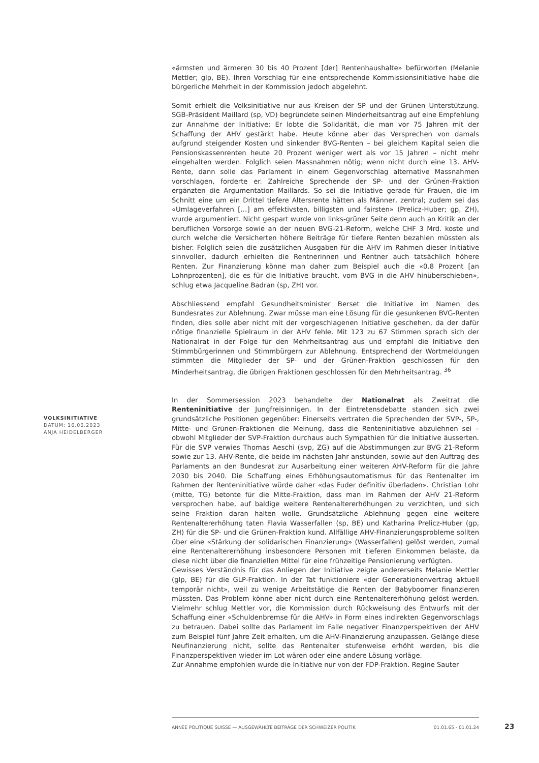«ärmsten und ärmeren 30 bis 40 Prozent [der] Rentenhaushalte» befürworten (Melanie Mettler; glp, BE). Ihren Vorschlag für eine entsprechende Kommissionsinitiative habe die bürgerliche Mehrheit in der Kommission jedoch abgelehnt.
Somit erhielt die Volksinitiative nur aus Kreisen der SP und der Grünen Unterstützung. SGB-Präsident Maillard (sp, VD) begründete seinen Minderheitsantrag auf eine Empfehlung zur Annahme der Initiative: Er lobte die Solidarität, die man vor 75 Jahren mit der Schaffung der AHV gestärkt habe. Heute könne aber das Versprechen von damals aufgrund steigender Kosten und sinkender BVG-Renten – bei gleichem Kapital seien die Pensionskassenrenten heute 20 Prozent weniger wert als vor 15 Jahren – nicht mehr eingehalten werden. Folglich seien Massnahmen nötig; wenn nicht durch eine 13. AHV-Rente, dann solle das Parlament in einem Gegenvorschlag alternative Massnahmen vorschlagen, forderte er. Zahlreiche Sprechende der SP- und der Grünen-Fraktion ergänzten die Argumentation Maillards. So sei die Initiative gerade für Frauen, die im Schnitt eine um ein Drittel tiefere Altersrente hätten als Männer, zentral; zudem sei das «Umlageverfahren […] am effektivsten, billigsten und fairsten» (Prelicz-Huber; gp, ZH), wurde argumentiert. Nicht gespart wurde von links-grüner Seite denn auch an Kritik an der beruflichen Vorsorge sowie an der neuen BVG-21-Reform, welche CHF 3 Mrd. koste und durch welche die Versicherten höhere Beiträge für tiefere Renten bezahlen müssten als bisher. Folglich seien die zusätzlichen Ausgaben für die AHV im Rahmen dieser Initiative sinnvoller, dadurch erhielten die Rentnerinnen und Rentner auch tatsächlich höhere Renten. Zur Finanzierung könne man daher zum Beispiel auch die «0.8 Prozent [an Lohnprozenten], die es für die Initiative braucht, vom BVG in die AHV hinüberschieben», schlug etwa Jacqueline Badran (sp, ZH) vor.
Abschliessend empfahl Gesundheitsminister Berset die Initiative im Namen des Bundesrates zur Ablehnung. Zwar müsse man eine Lösung für die gesunkenen BVG-Renten finden, dies solle aber nicht mit der vorgeschlagenen Initiative geschehen, da der dafür nötige finanzielle Spielraum in der AHV fehle. Mit 123 zu 67 Stimmen sprach sich der Nationalrat in der Folge für den Mehrheitsantrag aus und empfahl die Initiative den Stimmbürgerinnen und Stimmbürgern zur Ablehnung. Entsprechend der Wortmeldungen stimmten die Mitglieder der SP- und der Grünen-Fraktion geschlossen für den Minderheitsantrag, die übrigen Fraktionen geschlossen für den Mehrheitsantrag. <sup>36</sup>
In der Sommersession 2023 behandelte der Nationalrat als Zweitrat die Renteninitiative der Jungfreisinnigen. In der Eintretensdebatte standen sich zwei grundsätzliche Positionen gegenüber: Einerseits vertraten die Sprechenden der SVP-, SP-, Mitte- und Grünen-Fraktionen die Meinung, dass die Renteninitiative abzulehnen sei – obwohl Mitglieder der SVP-Fraktion durchaus auch Sympathien für die Initiative äusserten. Für die SVP verwies Thomas Aeschi (svp, ZG) auf die Abstimmungen zur BVG 21-Reform sowie zur 13. AHV-Rente, die beide im nächsten Jahr anstünden, sowie auf den Auftrag des Parlaments an den Bundesrat zur Ausarbeitung einer weiteren AHV-Reform für die Jahre 2030 bis 2040. Die Schaffung eines Erhöhungsautomatismus für das Rentenalter im Rahmen der Renteninitiative würde daher «das Fuder definitiv überladen». Christian Lohr (mitte, TG) betonte für die Mitte-Fraktion, dass man im Rahmen der AHV 21-Reform versprochen habe, auf baldige weitere Rentenaltererhöhungen zu verzichten, und sich seine Fraktion daran halten wolle. Grundsätzliche Ablehnung gegen eine weitere Rentenaltererhöhung taten Flavia Wasserfallen (sp, BE) und Katharina Prelicz-Huber (gp, ZH) für die SP- und die Grünen-Fraktion kund. Allfällige AHV-Finanzierungsprobleme sollten über eine «Stärkung der solidarischen Finanzierung» (Wasserfallen) gelöst werden, zumal eine Rentenaltererhöhung insbesondere Personen mit tieferen Einkommen belaste, da diese nicht über die finanziellen Mittel für eine frühzeitige Pensionierung verfügten.
Gewisses Verständnis für das Anliegen der Initiative zeigte andererseits Melanie Mettler (glp, BE) für die GLP-Fraktion. In der Tat funktioniere «der Generationenvertrag aktuell temporär nicht», weil zu wenige Arbeitstätige die Renten der Babyboomer finanzieren müssten. Das Problem könne aber nicht durch eine Rentenaltererhöhung gelöst werden. Vielmehr schlug Mettler vor, die Kommission durch Rückweisung des Entwurfs mit der Schaffung einer «Schuldenbremse für die AHV» in Form eines indirekten Gegenvorschlags zu betrauen. Dabei sollte das Parlament im Falle negativer Finanzperspektiven der AHV zum Beispiel fünf Jahre Zeit erhalten, um die AHV-Finanzierung anzupassen. Gelänge diese Neufinanzierung nicht, sollte das Rentenalter stufenweise erhöht werden, bis die Finanzperspektiven wieder im Lot wären oder eine andere Lösung vorläge.
Zur Annahme empfohlen wurde die Initiative nur von der FDP-Fraktion. Regine Sauter
VOLKSINITIATIVE
DATUM: 16.06.2023
ANJA HEIDELBERGER
ANNÉE POLITIQUE SUISSE — AUSGEWÄHLTE BEITRÄGE DER SCHWEIZER POLITIK 01.01.65 - 01.01.24
23